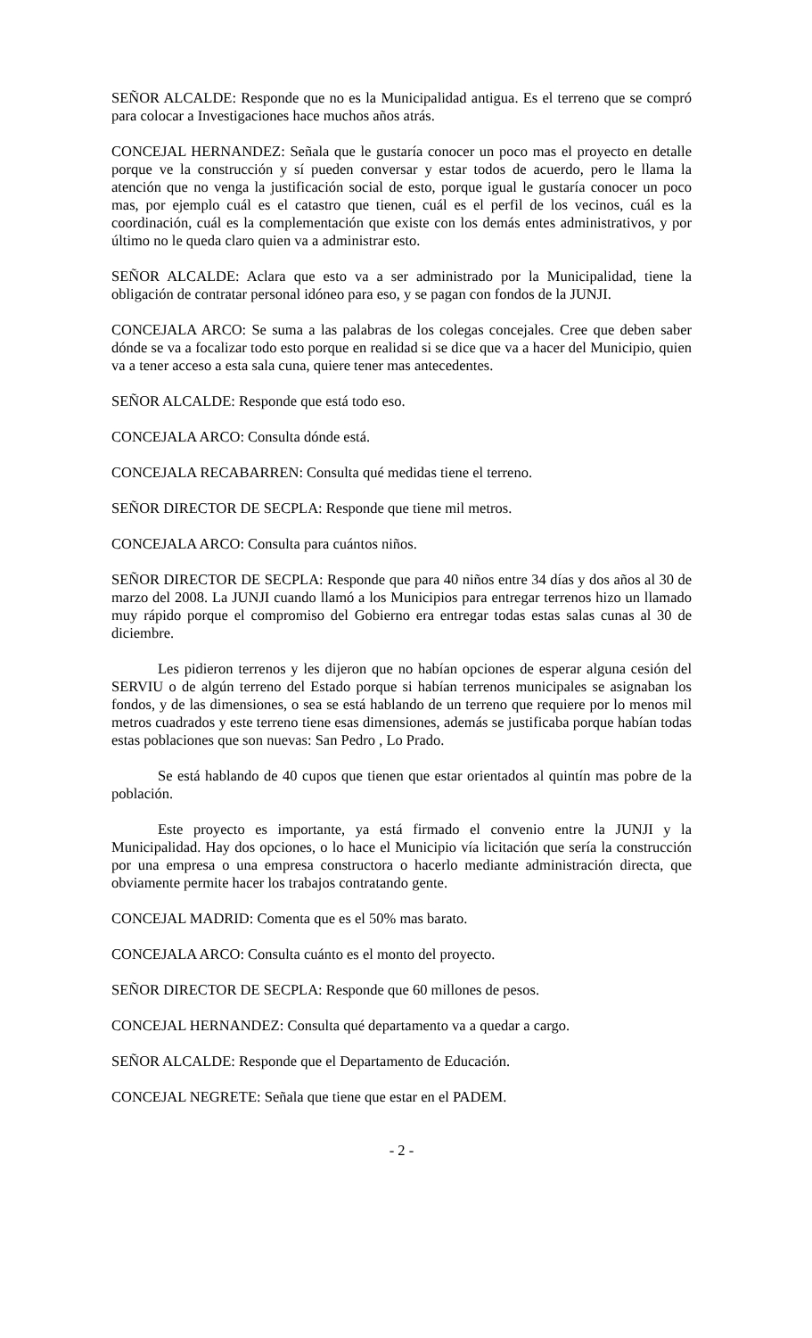SEÑOR ALCALDE: Responde que no es la Municipalidad antigua. Es el terreno que se compró para colocar a Investigaciones hace muchos años atrás.
CONCEJAL HERNANDEZ: Señala que le gustaría conocer un poco mas el proyecto en detalle porque ve la construcción y sí pueden conversar y estar todos de acuerdo, pero le llama la atención que no venga la justificación social de esto, porque igual le gustaría conocer un poco mas, por ejemplo cuál es el catastro que tienen, cuál es el perfil de los vecinos, cuál es la coordinación, cuál es la complementación que existe con los demás entes administrativos, y por último no le queda claro quien va a administrar esto.
SEÑOR ALCALDE: Aclara que esto va a ser administrado por la Municipalidad, tiene la obligación de contratar personal idóneo para eso, y se pagan con fondos de la JUNJI.
CONCEJALA ARCO: Se suma a las palabras de los colegas concejales. Cree que deben saber dónde se va a focalizar todo esto porque en realidad si se dice que va a hacer del Municipio, quien va a tener acceso a esta sala cuna, quiere tener mas antecedentes.
SEÑOR ALCALDE: Responde que está todo eso.
CONCEJALA ARCO: Consulta dónde está.
CONCEJALA RECABARREN: Consulta qué medidas tiene el terreno.
SEÑOR DIRECTOR DE SECPLA: Responde que tiene mil metros.
CONCEJALA ARCO: Consulta para cuántos niños.
SEÑOR DIRECTOR DE SECPLA: Responde que para 40 niños entre 34 días y dos años al 30 de marzo del 2008. La JUNJI cuando llamó a los Municipios para entregar terrenos hizo un llamado muy rápido porque el compromiso del Gobierno era entregar todas estas salas cunas al 30 de diciembre.
Les pidieron terrenos y les dijeron que no habían opciones de esperar alguna cesión del SERVIU o de algún terreno del Estado porque si habían terrenos municipales se asignaban los fondos, y de las dimensiones, o sea se está hablando de un terreno que requiere por lo menos mil metros cuadrados y este terreno tiene esas dimensiones, además se justificaba porque habían todas estas poblaciones que son nuevas: San Pedro , Lo Prado.
Se está hablando de 40 cupos que tienen que estar orientados al quintín mas pobre de la población.
Este proyecto es importante, ya está firmado el convenio entre la JUNJI y la Municipalidad. Hay dos opciones, o lo hace el Municipio vía licitación que sería la construcción por una empresa o una empresa constructora o hacerlo mediante administración directa, que obviamente permite hacer los trabajos contratando gente.
CONCEJAL MADRID: Comenta que es el 50% mas barato.
CONCEJALA ARCO: Consulta cuánto es el monto del proyecto.
SEÑOR DIRECTOR DE SECPLA: Responde que 60 millones de pesos.
CONCEJAL HERNANDEZ: Consulta qué departamento va a quedar a cargo.
SEÑOR ALCALDE: Responde que el Departamento de Educación.
CONCEJAL NEGRETE: Señala que tiene que estar en el PADEM.
- 2 -